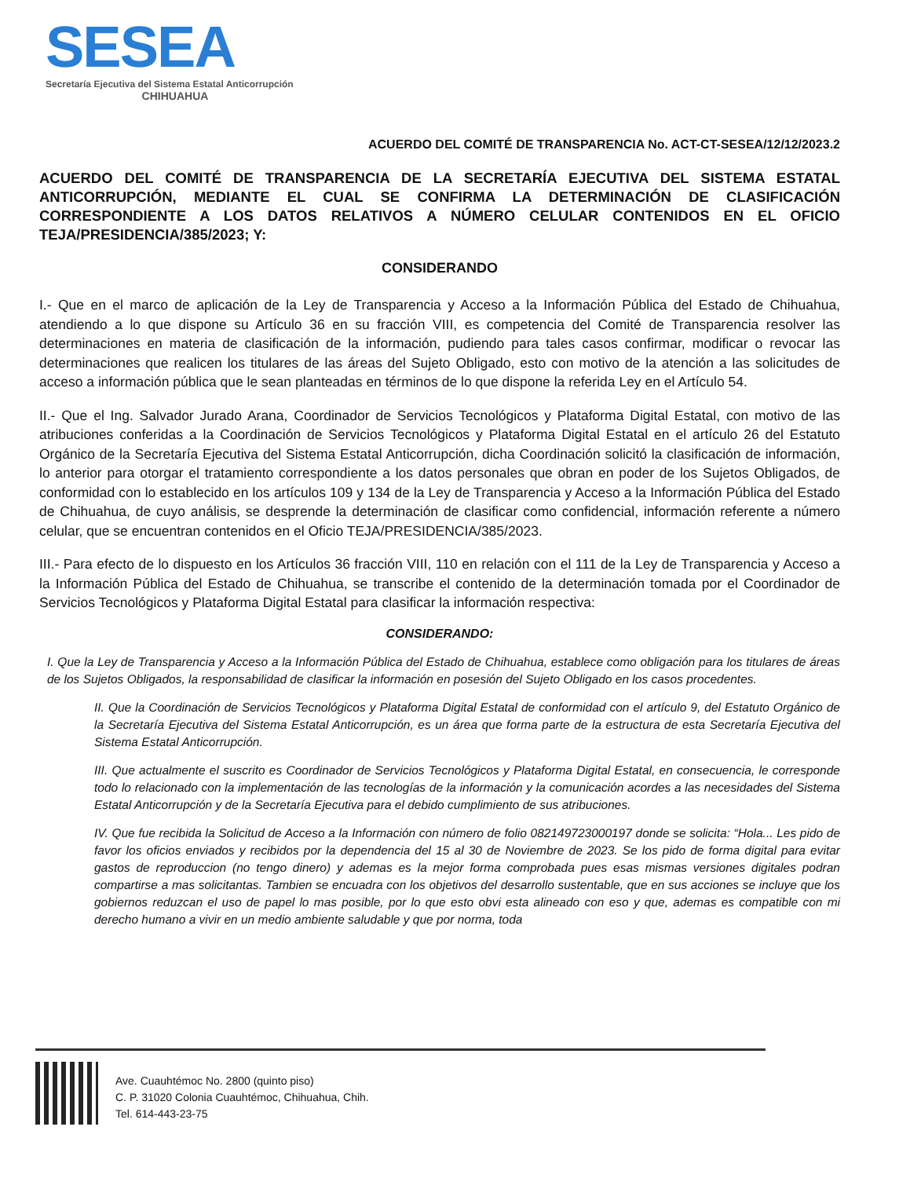SESEA
Secretaría Ejecutiva del Sistema Estatal Anticorrupción
CHIHUAHUA
ACUERDO DEL COMITÉ DE TRANSPARENCIA No. ACT-CT-SESEA/12/12/2023.2
ACUERDO DEL COMITÉ DE TRANSPARENCIA DE LA SECRETARÍA EJECUTIVA DEL SISTEMA ESTATAL ANTICORRUPCIÓN, MEDIANTE EL CUAL SE CONFIRMA LA DETERMINACIÓN DE CLASIFICACIÓN CORRESPONDIENTE A LOS DATOS RELATIVOS A NÚMERO CELULAR CONTENIDOS EN EL OFICIO TEJA/PRESIDENCIA/385/2023; Y:
CONSIDERANDO
I.- Que en el marco de aplicación de la Ley de Transparencia y Acceso a la Información Pública del Estado de Chihuahua, atendiendo a lo que dispone su Artículo 36 en su fracción VIII, es competencia del Comité de Transparencia resolver las determinaciones en materia de clasificación de la información, pudiendo para tales casos confirmar, modificar o revocar las determinaciones que realicen los titulares de las áreas del Sujeto Obligado, esto con motivo de la atención a las solicitudes de acceso a información pública que le sean planteadas en términos de lo que dispone la referida Ley en el Artículo 54.
II.- Que el Ing. Salvador Jurado Arana, Coordinador de Servicios Tecnológicos y Plataforma Digital Estatal, con motivo de las atribuciones conferidas a la Coordinación de Servicios Tecnológicos y Plataforma Digital Estatal en el artículo 26 del Estatuto Orgánico de la Secretaría Ejecutiva del Sistema Estatal Anticorrupción, dicha Coordinación solicitó la clasificación de información, lo anterior para otorgar el tratamiento correspondiente a los datos personales que obran en poder de los Sujetos Obligados, de conformidad con lo establecido en los artículos 109 y 134 de la Ley de Transparencia y Acceso a la Información Pública del Estado de Chihuahua, de cuyo análisis, se desprende la determinación de clasificar como confidencial, información referente a número celular, que se encuentran contenidos en el Oficio TEJA/PRESIDENCIA/385/2023.
III.- Para efecto de lo dispuesto en los Artículos 36 fracción VIII, 110 en relación con el 111 de la Ley de Transparencia y Acceso a la Información Pública del Estado de Chihuahua, se transcribe el contenido de la determinación tomada por el Coordinador de Servicios Tecnológicos y Plataforma Digital Estatal para clasificar la información respectiva:
CONSIDERANDO:
I. Que la Ley de Transparencia y Acceso a la Información Pública del Estado de Chihuahua, establece como obligación para los titulares de áreas de los Sujetos Obligados, la responsabilidad de clasificar la información en posesión del Sujeto Obligado en los casos procedentes.
II. Que la Coordinación de Servicios Tecnológicos y Plataforma Digital Estatal de conformidad con el artículo 9, del Estatuto Orgánico de la Secretaría Ejecutiva del Sistema Estatal Anticorrupción, es un área que forma parte de la estructura de esta Secretaría Ejecutiva del Sistema Estatal Anticorrupción.
III. Que actualmente el suscrito es Coordinador de Servicios Tecnológicos y Plataforma Digital Estatal, en consecuencia, le corresponde todo lo relacionado con la implementación de las tecnologías de la información y la comunicación acordes a las necesidades del Sistema Estatal Anticorrupción y de la Secretaría Ejecutiva para el debido cumplimiento de sus atribuciones.
IV. Que fue recibida la Solicitud de Acceso a la Información con número de folio 082149723000197 donde se solicita: “Hola... Les pido de favor los oficios enviados y recibidos por la dependencia del 15 al 30 de Noviembre de 2023. Se los pido de forma digital para evitar gastos de reproduccion (no tengo dinero) y ademas es la mejor forma comprobada pues esas mismas versiones digitales podran compartirse a mas solicitantas. Tambien se encuadra con los objetivos del desarrollo sustentable, que en sus acciones se incluye que los gobiernos reduzcan el uso de papel lo mas posible, por lo que esto obvi esta alineado con eso y que, ademas es compatible con mi derecho humano a vivir en un medio ambiente saludable y que por norma, toda
Ave. Cuauhtémoc No. 2800 (quinto piso)
C. P. 31020 Colonia Cuauhtémoc, Chihuahua, Chih.
Tel. 614-443-23-75